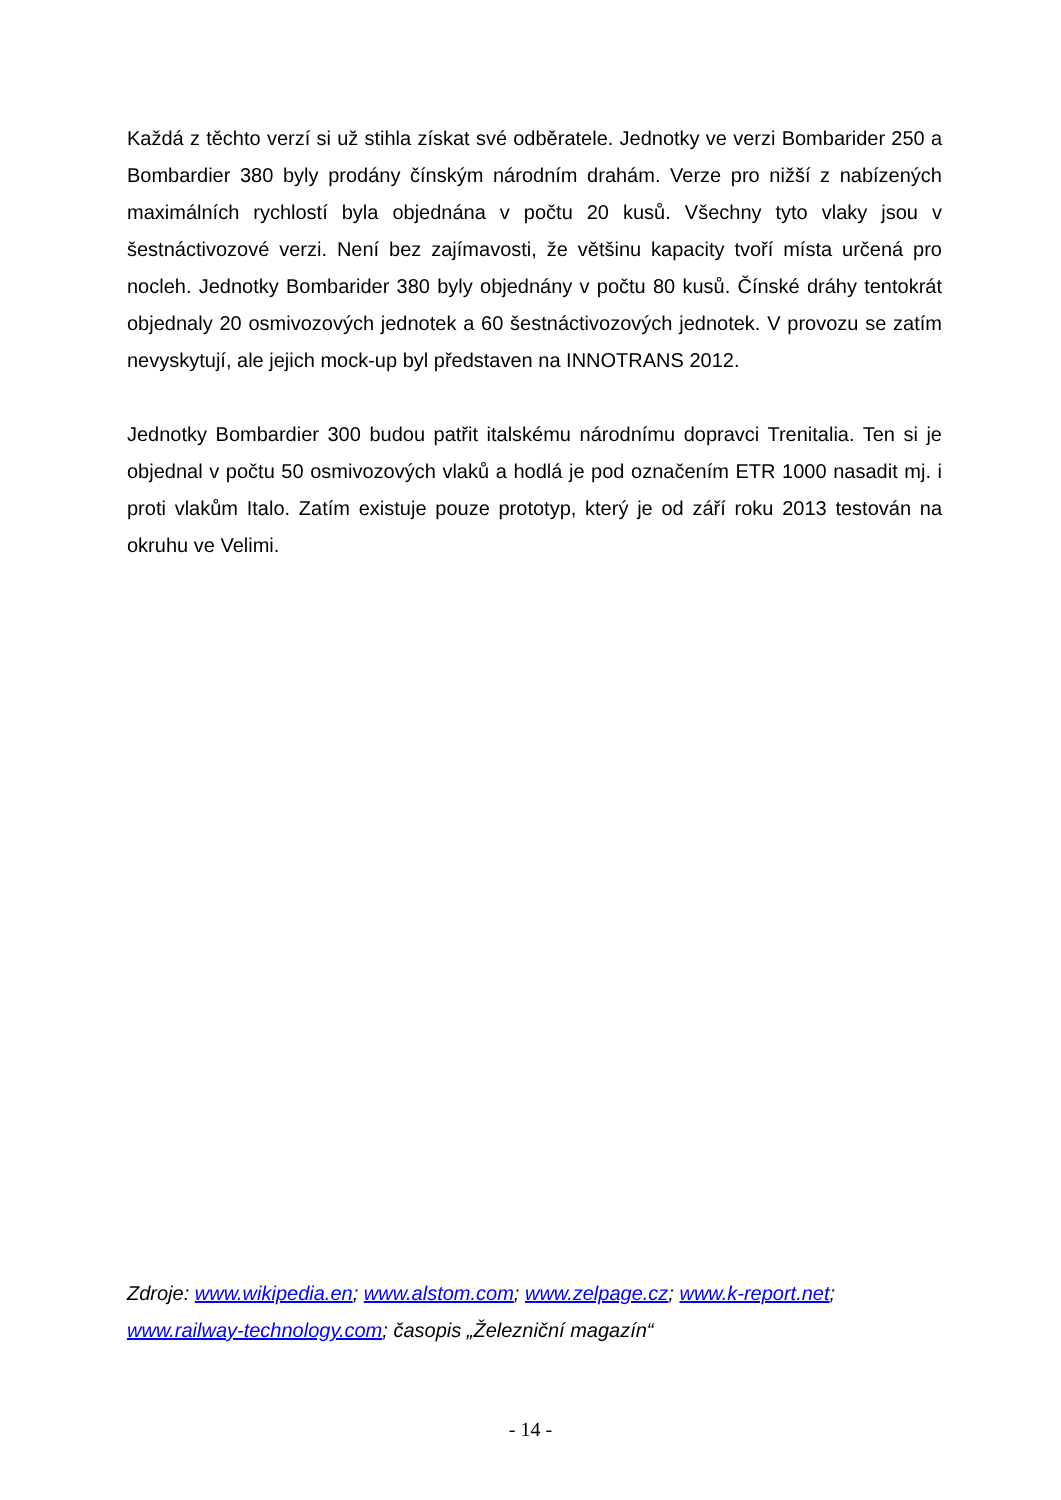Každá z těchto verzí si už stihla získat své odběratele. Jednotky ve verzi Bombarider 250 a Bombardier 380 byly prodány čínským národním drahám. Verze pro nižší z nabízených maximálních rychlostí byla objednána v počtu 20 kusů. Všechny tyto vlaky jsou v šestnáctivozové verzi. Není bez zajímavosti, že většinu kapacity tvoří místa určená pro nocleh. Jednotky Bombarider 380 byly objednány v počtu 80 kusů. Čínské dráhy tentokrát objednaly 20 osmivozových jednotek a 60 šestnáctivozových jednotek. V provozu se zatím nevyskytují, ale jejich mock-up byl představen na INNOTRANS 2012.
Jednotky Bombardier 300 budou patřit italskému národnímu dopravci Trenitalia. Ten si je objednal v počtu 50 osmivozových vlaků a hodlá je pod označením ETR 1000 nasadit mj. i proti vlakům Italo. Zatím existuje pouze prototyp, který je od září roku 2013 testován na okruhu ve Velimi.
Zdroje: www.wikipedia.en; www.alstom.com; www.zelpage.cz; www.k-report.net; www.railway-technology.com; časopis „Železniční magazín“
- 14 -